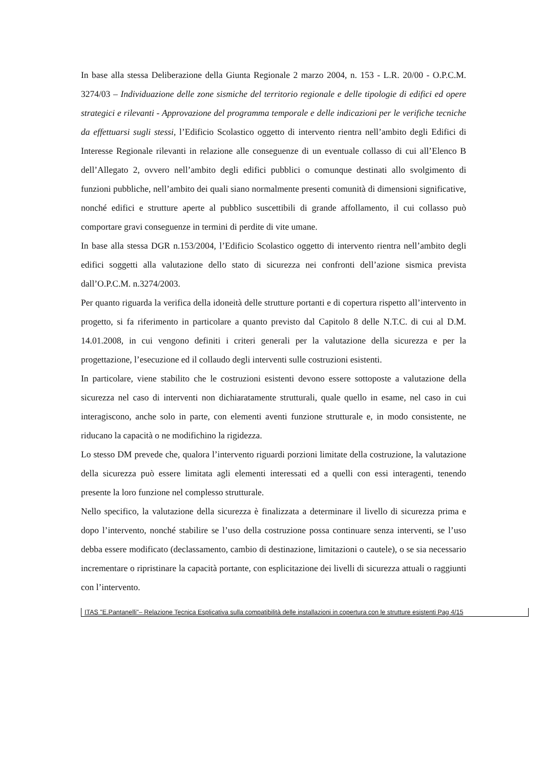In base alla stessa Deliberazione della Giunta Regionale 2 marzo 2004, n. 153 - L.R. 20/00 - O.P.C.M. 3274/03 – Individuazione delle zone sismiche del territorio regionale e delle tipologie di edifici ed opere strategici e rilevanti - Approvazione del programma temporale e delle indicazioni per le verifiche tecniche da effettuarsi sugli stessi, l’Edificio Scolastico oggetto di intervento rientra nell’ambito degli Edifici di Interesse Regionale rilevanti in relazione alle conseguenze di un eventuale collasso di cui all’Elenco B dell’Allegato 2, ovvero nell’ambito degli edifici pubblici o comunque destinati allo svolgimento di funzioni pubbliche, nell’ambito dei quali siano normalmente presenti comunità di dimensioni significative, nonché edifici e strutture aperte al pubblico suscettibili di grande affollamento, il cui collasso può comportare gravi conseguenze in termini di perdite di vite umane.
In base alla stessa DGR n.153/2004, l’Edificio Scolastico oggetto di intervento rientra nell’ambito degli edifici soggetti alla valutazione dello stato di sicurezza nei confronti dell’azione sismica prevista dall’O.P.C.M. n.3274/2003.
Per quanto riguarda la verifica della idoneità delle strutture portanti e di copertura rispetto all’intervento in progetto, si fa riferimento in particolare a quanto previsto dal Capitolo 8 delle N.T.C. di cui al D.M. 14.01.2008, in cui vengono definiti i criteri generali per la valutazione della sicurezza e per la progettazione, l’esecuzione ed il collaudo degli interventi sulle costruzioni esistenti.
In particolare, viene stabilito che le costruzioni esistenti devono essere sottoposte a valutazione della sicurezza nel caso di interventi non dichiaratamente strutturali, quale quello in esame, nel caso in cui interagiscono, anche solo in parte, con elementi aventi funzione strutturale e, in modo consistente, ne riducano la capacità o ne modifichino la rigidezza.
Lo stesso DM prevede che, qualora l’intervento riguardi porzioni limitate della costruzione, la valutazione della sicurezza può essere limitata agli elementi interessati ed a quelli con essi interagenti, tenendo presente la loro funzione nel complesso strutturale.
Nello specifico, la valutazione della sicurezza è finalizzata a determinare il livello di sicurezza prima e dopo l’intervento, nonché stabilire se l’uso della costruzione possa continuare senza interventi, se l’uso debba essere modificato (declassamento, cambio di destinazione, limitazioni o cautele), o se sia necessario incrementare o ripristinare la capacità portante, con esplicitazione dei livelli di sicurezza attuali o raggiunti con l’intervento.
ITAS "E.Pantanelli"– Relazione Tecnica Esplicativa sulla compatibilità delle installazioni in copertura con le strutture esistenti Pag 4/15